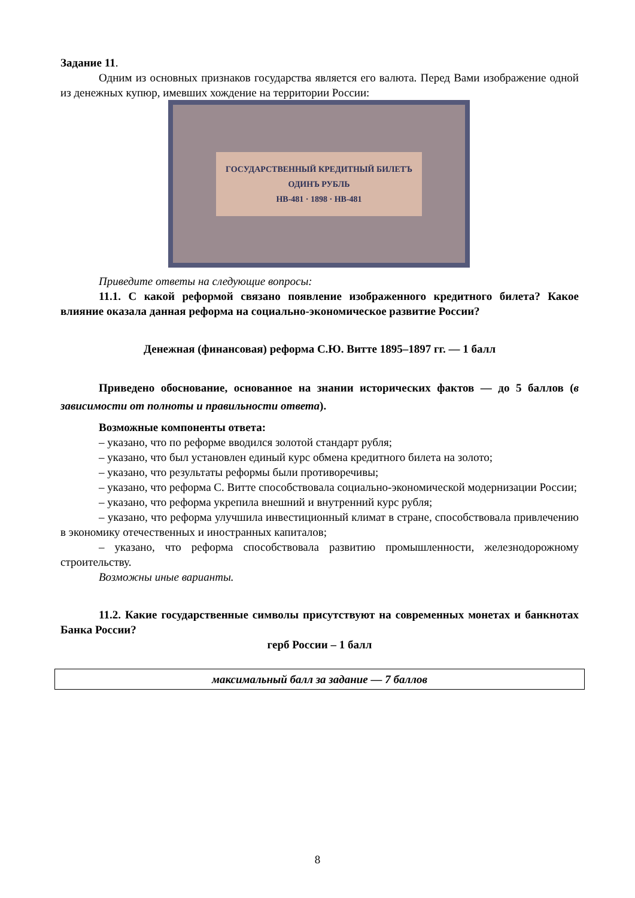Задание 11.
Одним из основных признаков государства является его валюта. Перед Вами изображение одной из денежных купюр, имевших хождение на территории России:
ГОСУДАРСТВЕННЫЙ КРЕДИТНЫЙ БИЛЕТЪ
ОДИНЪ РУБЛЬ
НВ-481 · 1898 · НВ-481
Приведите ответы на следующие вопросы:
11.1. С какой реформой связано появление изображенного кредитного билета? Какое влияние оказала данная реформа на социально-экономическое развитие России?
Денежная (финансовая) реформа С.Ю. Витте 1895–1897 гг. — 1 балл
Приведено обоснование, основанное на знании исторических фактов — до 5 баллов (в зависимости от полноты и правильности ответа).
Возможные компоненты ответа:
– указано, что по реформе вводился золотой стандарт рубля;
– указано, что был установлен единый курс обмена кредитного билета на золото;
– указано, что результаты реформы были противоречивы;
– указано, что реформа С. Витте способствовала социально-экономической модернизации России;
– указано, что реформа укрепила внешний и внутренний курс рубля;
– указано, что реформа улучшила инвестиционный климат в стране, способствовала привлечению в экономику отечественных и иностранных капиталов;
– указано, что реформа способствовала развитию промышленности, железнодорожному строительству.
Возможны иные варианты.
11.2. Какие государственные символы присутствуют на современных монетах и банкнотах Банка России?
герб России – 1 балл
максимальный балл за задание — 7 баллов
8